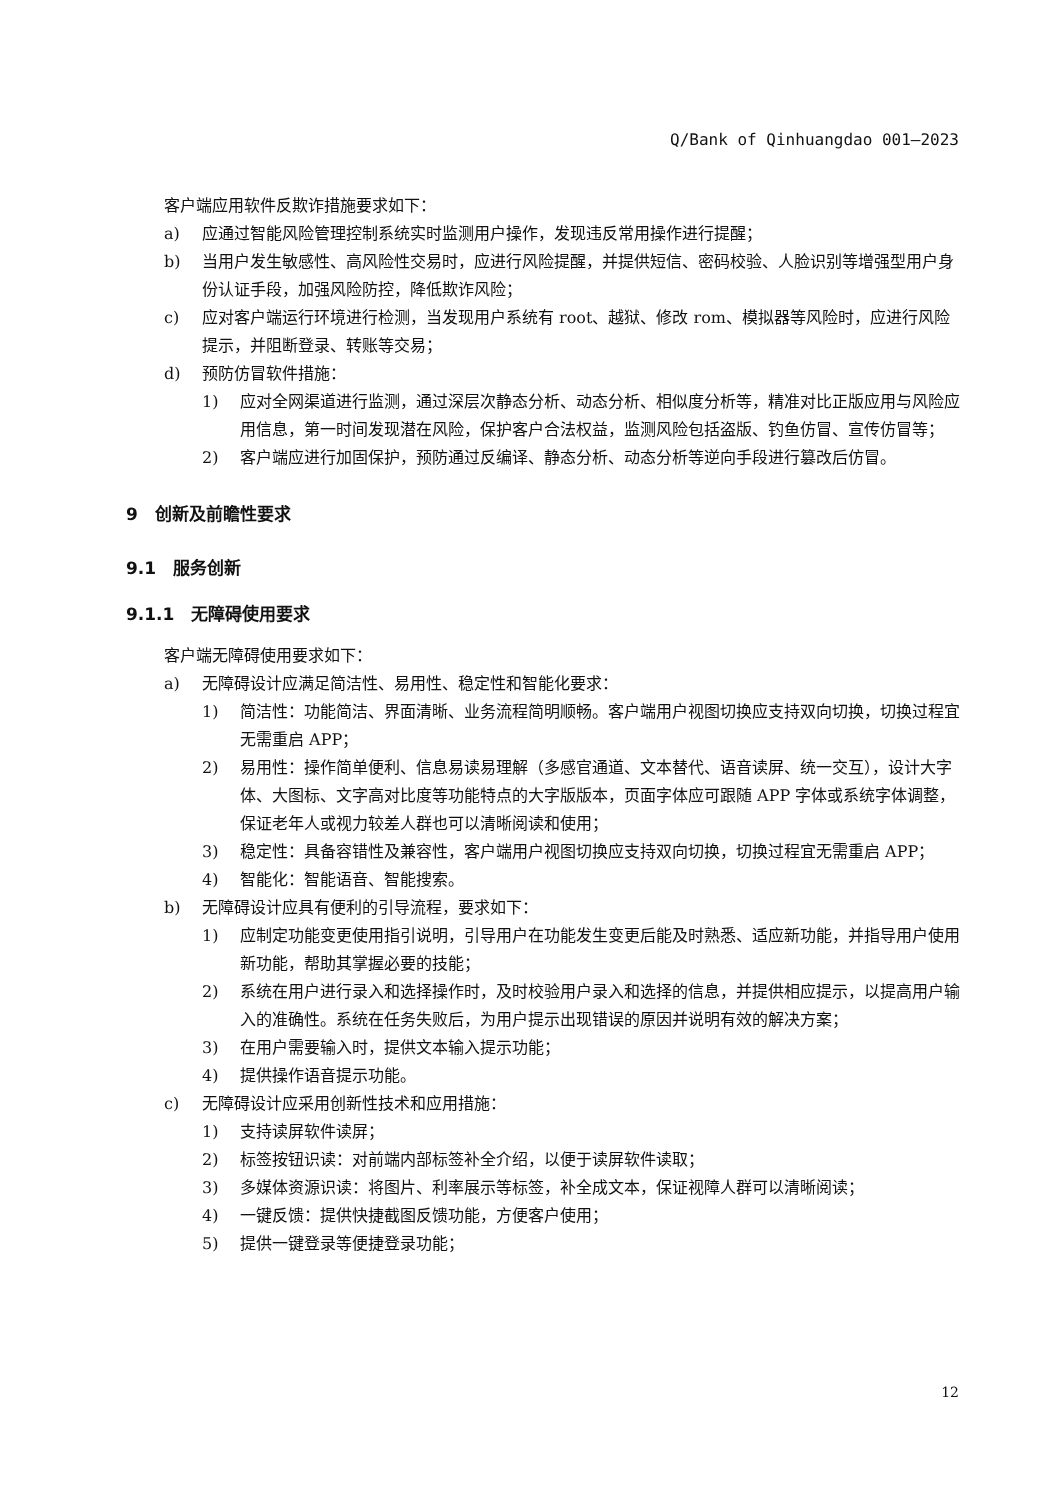Q/Bank of Qinhuangdao 001—2023
客户端应用软件反欺诈措施要求如下：
a) 应通过智能风险管理控制系统实时监测用户操作，发现违反常用操作进行提醒；
b) 当用户发生敏感性、高风险性交易时，应进行风险提醒，并提供短信、密码校验、人脸识别等增强型用户身份认证手段，加强风险防控，降低欺诈风险；
c) 应对客户端运行环境进行检测，当发现用户系统有 root、越狱、修改 rom、模拟器等风险时，应进行风险提示，并阻断登录、转账等交易；
d) 预防仿冒软件措施：
1) 应对全网渠道进行监测，通过深层次静态分析、动态分析、相似度分析等，精准对比正版应用与风险应用信息，第一时间发现潜在风险，保护客户合法权益，监测风险包括盗版、钓鱼仿冒、宣传仿冒等；
2) 客户端应进行加固保护，预防通过反编译、静态分析、动态分析等逆向手段进行篡改后仿冒。
9　创新及前瞻性要求
9.1　服务创新
9.1.1　无障碍使用要求
客户端无障碍使用要求如下：
a) 无障碍设计应满足简洁性、易用性、稳定性和智能化要求：
1) 简洁性：功能简洁、界面清晰、业务流程简明顺畅。客户端用户视图切换应支持双向切换，切换过程宜无需重启 APP；
2) 易用性：操作简单便利、信息易读易理解（多感官通道、文本替代、语音读屏、统一交互），设计大字体、大图标、文字高对比度等功能特点的大字版版本，页面字体应可跟随 APP 字体或系统字体调整，保证老年人或视力较差人群也可以清晰阅读和使用；
3) 稳定性：具备容错性及兼容性，客户端用户视图切换应支持双向切换，切换过程宜无需重启 APP；
4) 智能化：智能语音、智能搜索。
b) 无障碍设计应具有便利的引导流程，要求如下：
1) 应制定功能变更使用指引说明，引导用户在功能发生变更后能及时熟悉、适应新功能，并指导用户使用新功能，帮助其掌握必要的技能；
2) 系统在用户进行录入和选择操作时，及时校验用户录入和选择的信息，并提供相应提示，以提高用户输入的准确性。系统在任务失败后，为用户提示出现错误的原因并说明有效的解决方案；
3) 在用户需要输入时，提供文本输入提示功能；
4) 提供操作语音提示功能。
c) 无障碍设计应采用创新性技术和应用措施：
1) 支持读屏软件读屏；
2) 标签按钮识读：对前端内部标签补全介绍，以便于读屏软件读取；
3) 多媒体资源识读：将图片、利率展示等标签，补全成文本，保证视障人群可以清晰阅读；
4) 一键反馈：提供快捷截图反馈功能，方便客户使用；
5) 提供一键登录等便捷登录功能；
12